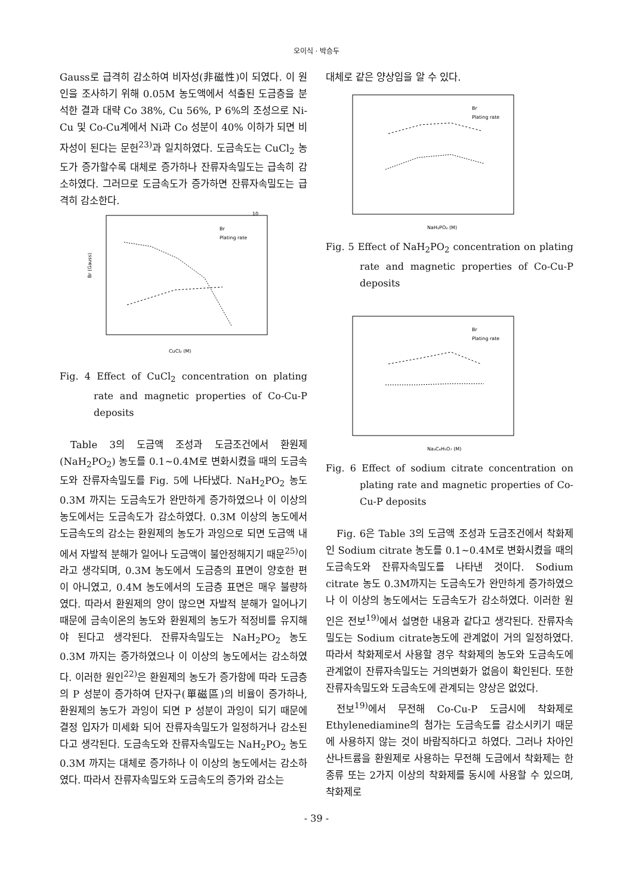오이식 · 박승두
Gauss로 급격히 감소하여 비자성(非磁性)이 되였다. 이 원인을 조사하기 위해 0.05M 농도액에서 석출된 도금층을 분석한 결과 대략 Co 38%, Cu 56%, P 6%의 조성으로 Ni-Cu 및 Co-Cu계에서 Ni과 Co 성분이 40% 이하가 되면 비자성이 된다는 문헌<sup>23)</sup>과 일치하였다. 도금속도는 CuCl<sub>2</sub> 농도가 증가할수록 대체로 증가하나 잔류자속밀도는 급속히 감소하였다. 그러므로 도금속도가 증가하면 잔류자속밀도는 급격히 감소한다.
10
Br (Gauss)
CuCl₂ (M)
Br
Plating rate
Fig. 4 Effect of CuCl<sub>2</sub> concentration on plating rate and magnetic properties of Co-Cu-P deposits
Table 3의 도금액 조성과 도금조건에서 환원제(NaH<sub>2</sub>PO<sub>2</sub>) 농도를 0.1~0.4M로 변화시켰을 때의 도금속도와 잔류자속밀도를 Fig. 5에 나타냈다. NaH<sub>2</sub>PO<sub>2</sub> 농도 0.3M 까지는 도금속도가 완만하게 증가하였으나 이 이상의 농도에서는 도금속도가 감소하였다. 0.3M 이상의 농도에서 도금속도의 감소는 환원제의 농도가 과잉으로 되면 도금액 내에서 자발적 분해가 일어나 도금액이 불안정해지기 때문<sup>25)</sup>이라고 생각되며, 0.3M 농도에서 도금층의 표면이 양호한 편이 아니였고, 0.4M 농도에서의 도금층 표면은 매우 불량하였다. 따라서 환원제의 양이 많으면 자발적 분해가 일어나기 때문에 금속이온의 농도와 환원제의 농도가 적정비를 유지해야 된다고 생각된다. 잔류자속밀도는 NaH<sub>2</sub>PO<sub>2</sub> 농도 0.3M 까지는 증가하였으나 이 이상의 농도에서는 감소하였다. 이러한 원인<sup>22)</sup>은 환원제의 농도가 증가함에 따라 도금층의 P 성분이 증가하여 단자구(單磁區)의 비율이 증가하나, 환원제의 농도가 과잉이 되면 P 성분이 과잉이 되기 때문에 결정 입자가 미세화 되어 잔류자속밀도가 일정하거나 감소된다고 생각된다. 도금속도와 잔류자속밀도는 NaH<sub>2</sub>PO<sub>2</sub> 농도 0.3M 까지는 대체로 증가하나 이 이상의 농도에서는 감소하였다. 따라서 잔류자속밀도와 도금속도의 증가와 감소는
대체로 같은 양상임을 알 수 있다.
Br
Plating rate
NaH₂PO₂ (M)
Fig. 5 Effect of NaH<sub>2</sub>PO<sub>2</sub> concentration on plating rate and magnetic properties of Co-Cu-P deposits
Br
Plating rate
Na₃C₆H₅O₇ (M)
Fig. 6 Effect of sodium citrate concentration on plating rate and magnetic properties of Co-Cu-P deposits
Fig. 6은 Table 3의 도금액 조성과 도금조건에서 착화제인 Sodium citrate 농도를 0.1~0.4M로 변화시켰을 때의 도금속도와 잔류자속밀도를 나타낸 것이다. Sodium citrate 농도 0.3M까지는 도금속도가 완만하게 증가하였으나 이 이상의 농도에서는 도금속도가 감소하였다. 이러한 원인은 전보<sup>19)</sup>에서 설명한 내용과 같다고 생각된다. 잔류자속밀도는 Sodium citrate농도에 관계없이 거의 일정하였다. 따라서 착화제로서 사용할 경우 착화제의 농도와 도금속도에 관계없이 잔류자속밀도는 거의변화가 없음이 확인된다. 또한 잔류자속밀도와 도금속도에 관계되는 양상은 없었다.
전보<sup>19)</sup>에서 무전해 Co-Cu-P 도금시에 착화제로 Ethylenediamine의 첨가는 도금속도를 감소시키기 때문에 사용하지 않는 것이 바람직하다고 하였다. 그러나 차아인산나트륨을 환원제로 사용하는 무전해 도금에서 착화제는 한 종류 또는 2가지 이상의 착화제를 동시에 사용할 수 있으며, 착화제로
- 39 -